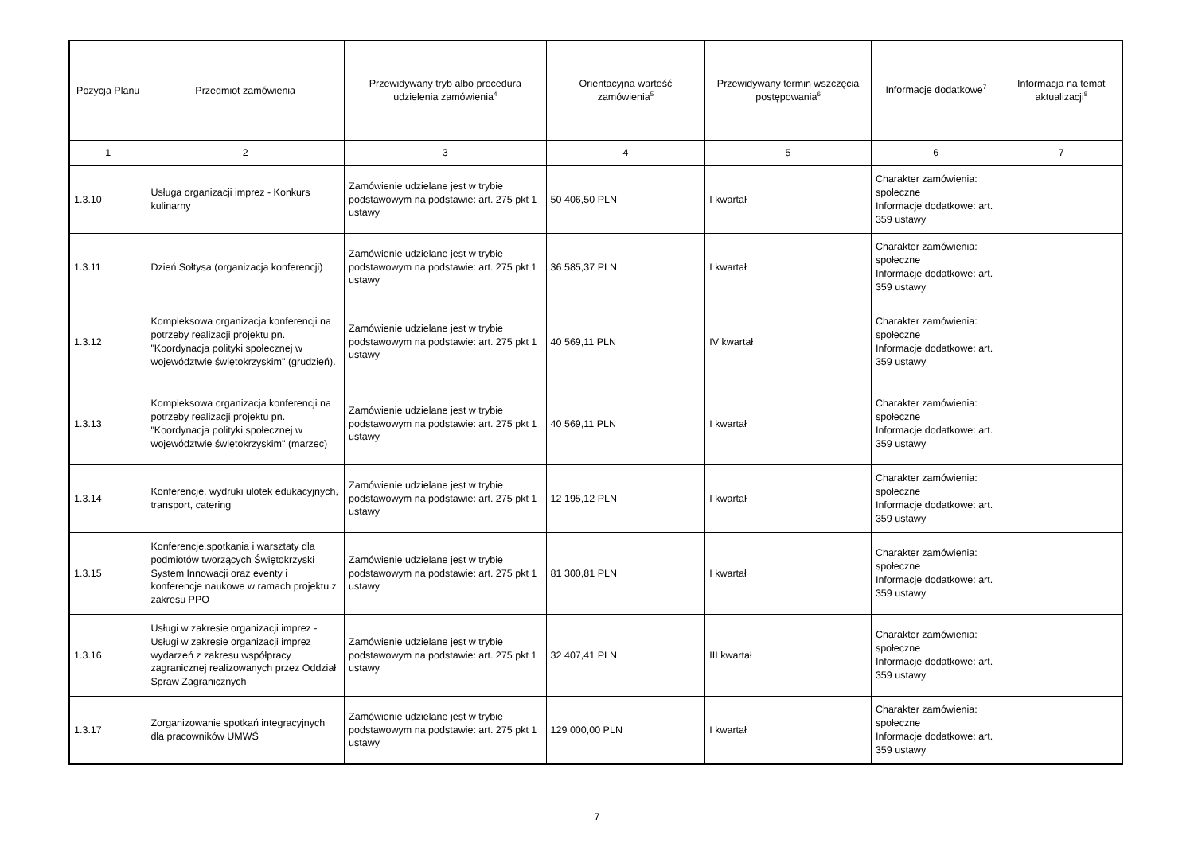| Pozycja Planu | Przedmiot zamówienia | Przewidywany tryb albo procedura udzielenia zamówienia<sup>4</sup> | Orientacyjna wartość zamówienia<sup>5</sup> | Przewidywany termin wszczęcia postępowania<sup>6</sup> | Informacje dodatkowe<sup>7</sup> | Informacja na temat aktualizacji<sup>8</sup> |
| --- | --- | --- | --- | --- | --- | --- |
| 1 | 2 | 3 | 4 | 5 | 6 | 7 |
| 1.3.10 | Usługa organizacji imprez - Konkurs kulinarny | Zamówienie udzielane jest w trybie podstawowym na podstawie: art. 275 pkt 1 ustawy | 50 406,50 PLN | I kwartał | Charakter zamówienia: społeczne Informacje dodatkowe: art. 359 ustawy | |
| 1.3.11 | Dzień Sołtysa (organizacja konferencji) | Zamówienie udzielane jest w trybie podstawowym na podstawie: art. 275 pkt 1 ustawy | 36 585,37 PLN | I kwartał | Charakter zamówienia: społeczne Informacje dodatkowe: art. 359 ustawy | |
| 1.3.12 | Kompleksowa organizacja konferencji na potrzeby realizacji projektu pn. "Koordynacja polityki społecznej w województwie świętokrzyskim" (grudzień). | Zamówienie udzielane jest w trybie podstawowym na podstawie: art. 275 pkt 1 ustawy | 40 569,11 PLN | IV kwartał | Charakter zamówienia: społeczne Informacje dodatkowe: art. 359 ustawy | |
| 1.3.13 | Kompleksowa organizacja konferencji na potrzeby realizacji projektu pn. "Koordynacja polityki społecznej w województwie świętokrzyskim" (marzec) | Zamówienie udzielane jest w trybie podstawowym na podstawie: art. 275 pkt 1 ustawy | 40 569,11 PLN | I kwartał | Charakter zamówienia: społeczne Informacje dodatkowe: art. 359 ustawy | |
| 1.3.14 | Konferencje, wydruki ulotek edukacyjnych, transport, catering | Zamówienie udzielane jest w trybie podstawowym na podstawie: art. 275 pkt 1 ustawy | 12 195,12 PLN | I kwartał | Charakter zamówienia: społeczne Informacje dodatkowe: art. 359 ustawy | |
| 1.3.15 | Konferencje,spotkania i warsztaty dla podmiotów tworzących Świętokrzyski System Innowacji oraz eventy i konferencje naukowe w ramach projektu z zakresu PPO | Zamówienie udzielane jest w trybie podstawowym na podstawie: art. 275 pkt 1 ustawy | 81 300,81 PLN | I kwartał | Charakter zamówienia: społeczne Informacje dodatkowe: art. 359 ustawy | |
| 1.3.16 | Usługi w zakresie organizacji imprez - Usługi w zakresie organizacji imprez wydarzeń z zakresu współpracy zagranicznej realizowanych przez Oddział Spraw Zagranicznych | Zamówienie udzielane jest w trybie podstawowym na podstawie: art. 275 pkt 1 ustawy | 32 407,41 PLN | III kwartał | Charakter zamówienia: społeczne Informacje dodatkowe: art. 359 ustawy | |
| 1.3.17 | Zorganizowanie spotkań integracyjnych dla pracowników UMWŚ | Zamówienie udzielane jest w trybie podstawowym na podstawie: art. 275 pkt 1 ustawy | 129 000,00 PLN | I kwartał | Charakter zamówienia: społeczne Informacje dodatkowe: art. 359 ustawy | |
7